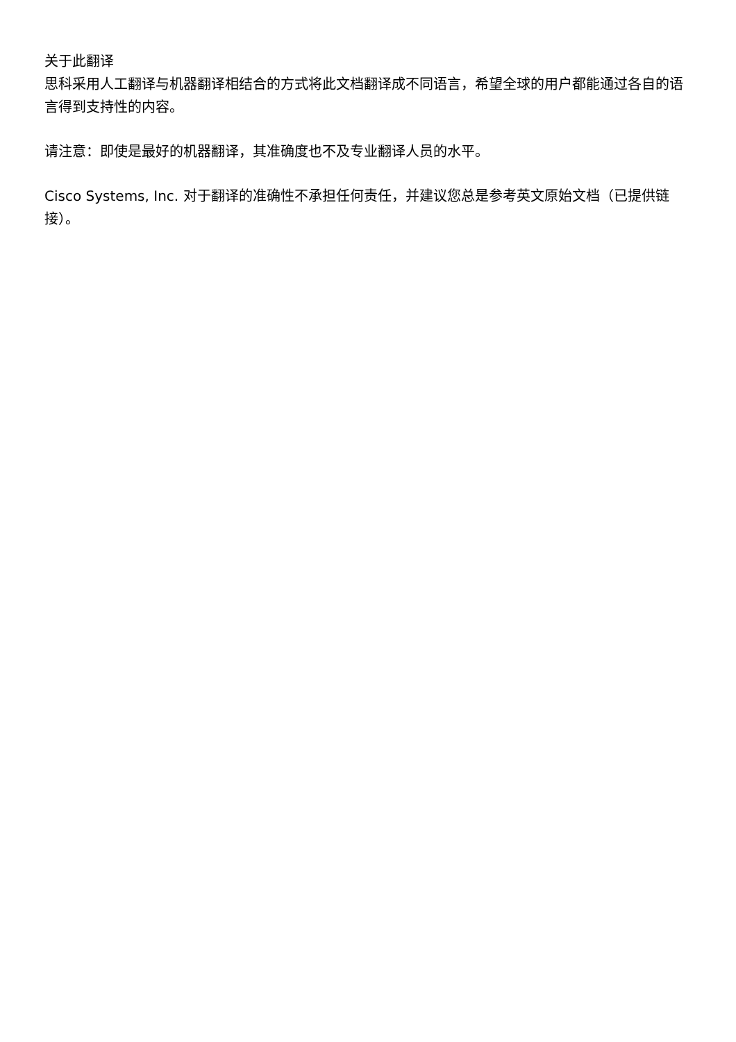关于此翻译
思科采用人工翻译与机器翻译相结合的方式将此文档翻译成不同语言，希望全球的用户都能通过各自的语言得到支持性的内容。
请注意：即使是最好的机器翻译，其准确度也不及专业翻译人员的水平。
Cisco Systems, Inc. 对于翻译的准确性不承担任何责任，并建议您总是参考英文原始文档（已提供链接）。